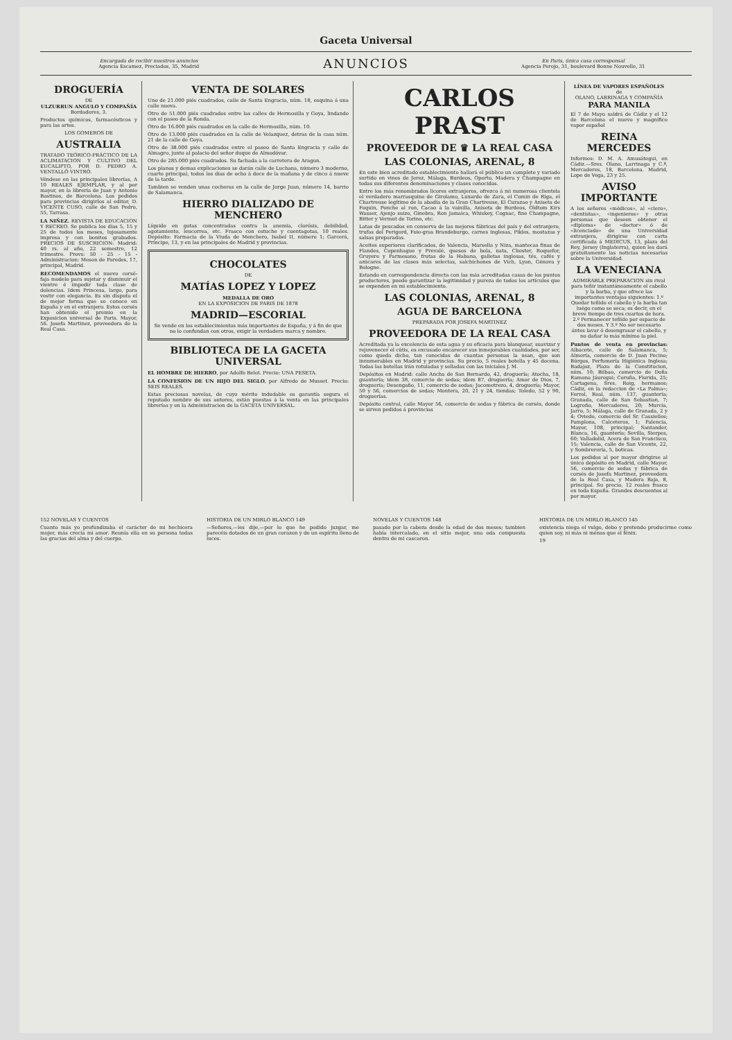Gaceta Universal
Encargada de recibir nuestros anuncios
Agencia Escamez, Preciados, 35, Madrid
ANUNCIOS
En Paris, única casa corresponsal
Agencia Perojo, 31, boulevard Bonne Nouvelle, 31
DROGUERÍA
DE
ULZURRUN ANGULO Y COMPAÑÍA
Bordadores, 3.
Productos químicos, farmacéuticos y para las artes.
LOS GOMEROS DE
AUSTRALIA
TRATADO TEÓRICO-PRÁCTICO DE LA ACLIMATACION Y CULTIVO DEL EUCALIPTO, POR D. PEDRO A. VENTALLÓ VINTRÓ.
Véndese en las principales librerías, A 10 REALES EJEMPLAR, y al por mayor, en la librería de Juan y Antonio Bastinos, de Barcelona. Los pedidos para provincias dirigirlos al editor, D. VICENTE CUSO, calle de San Pedro, 55, Tarrasa.
LA NIÑEZ. REVISTA DE EDUCACION Y RECREO. Se publica los días 5, 15 y 25 de todos los meses, lujosamente impresa y con bonitos grabados. PRECIOS DE SUSCRICION: Madrid: 40 rs. al año, 22 semestre, 12 trimestre. Provs: 50 - 25 - 15 - Administracion: Meson de Paredes, 17, principal, Madrid.
RECOMENDAMOS el nuevo corsé-faja modelo para sujetar y disminuir el vientre é impedir toda clase de dolencias. Idem Princesa, largo, para vestir con elegancia. Es sin disputa el de mejor forma que se conoce en España y en el extranjero. Estos corsés han obtenido el premio en la Exposicion universal de Paris. Mayor, 56. Josefa Martinez, proveedora de la Real Casa.
VENTA DE SOLARES
Uno de 21.000 piés cuadrados, calle de Santa Engracia, núm. 18, esquina á una calle nueva.
Otro de 51.000 piés cuadrados entre las calles de Hermosilla y Goya, lindando con el paseo de la Ronda.
Otro de 16.000 piés cuadrados en la calle de Hermosilla, núm. 10.
Otro de 13.000 piés cuadrados en la calle de Velazquez, detras de la casa núm. 21 de la calle de Goya.
Otro de 38.000 piés cuadrados entre el paseo de Santa Engracia y calle de Almagro, junto al palacio del señor duque de Almodóvar.
Otro de 285.000 piés cuadrados. Su fachada a la carretera de Aragon.
Los planos y demas explicaciones se darán calle de Luchana, número 3 moderno, cuarto principal, todos los dias de ocho á doce de la mañana y de cinco á nueve de la tarde.
Tambien se venden unas cocheras en la calle de Jorge Juan, número 14, barrio de Salamanca.
HIERRO DIALIZADO DE MENCHERO
Líquido en gotas concentradas contra la anemia, clorósis, debilidad, agotamiento, leucorrea, etc. Frasco con estuche y cuentagotas, 10 reales. Depósito: Farmacia de la Viuda de Menchero, Isabel II, número 1; Garcerá, Príncipe, 13, y en las principales de Madrid y provincias.
CHOCOLATES
DE
MATÍAS LOPEZ Y LOPEZ
MEDALLA DE ORO
EN LA EXPOSICION DE PARIS DE 1878
MADRID—ESCORIAL
Se vende en los establecimientos más importantes de España, y á fin de que no lo confundan con otros, exigir la verdadera marca y nombre.
BIBLIOTECA DE LA GACETA UNIVERSAL
EL HOMBRE DE HIERRO, por Adolfo Belot. Precio: UNA PESETA.
LA CONFESION DE UN HIJO DEL SIGLO, por Alfredo de Musset. Precio: SEIS REALES.
Estas preciosas novelas, de cuyo mérito indudable es garantía segura el reputado nombre de sus autores, están puestas á la venta en las principales librerías y en la Administracion de la GACETA UNIVERSAL.
CARLOS PRAST
PROVEEDOR DE ♛ LA REAL CASA
LAS COLONIAS, ARENAL, 8
En este bien acreditado establecimiento hallará el público un completo y variado surtido en vinos de Jerez, Málaga, Burdeos, Oporto, Madera y Champagne en todas sus diferentes denominaciones y clases conocidas.
Entre los más renombrados licores extranjeros, ofrezco á mi numerosa clientela el verdadero marrasquino de Girolamo, Luxardo de Zara, el Cumin de Riga, el Chartreuse legítimo de la abadía de la Gran Chartreuse, El Curazao y Aniseta de Foquin, Ponche al ron, Cacao á la vainilla, Aniseta de Burdeos, Oldtom Kirs Wasser, Ajenjo suizo, Ginebra, Ron Jamaica, Whiskey, Cognac, fine Champagne, Bitter y Vermut de Torino, etc.
Latas de pescados en conserva de las mejores fábricas del país y del extranjero, trufas del Perigord, Foie-gras Brandeburgo, carnes inglesas, Pikles, mostazas y salsas preparadas.
Aceites superiores clarificados, de Valencia, Marsella y Niza, mantecas finas de Flandes, Copenhague y Prevalé, quesos de bola, nata, Chester, Roquefor, Gruyere y Parmesano, frutas de la Habana, galletas inglesas, tés, cafés y azúcares de las clases más selectas, salchichones de Vich, Lyon, Génova y Bologne.
Estando en correspondencia directa con las más acreditadas casas de los puntos productores, puedo garantizar la legitimidad y pureza de todos los artículos que se expenden en mi establecimiento.
LAS COLONIAS, ARENAL, 8
AGUA DE BARCELONA
PREPARADA POR JOSEFA MARTINEZ
PROVEEDORA DE LA REAL CASA
Acreditada ya la excelencia de esta agua y su eficacia para blanquear, suavizar y rejuvenecer el cútis, es excusado encarecer sus inmejorables cualidades, por ser, como queda dicho, tan conocidas de cuantas personas la usan, que son innumerables en Madrid y provincias. Su precio, 5 reales botella y 45 docena. Todas las botellas irán rotuladas y selladas con las iniciales J. M.
Depósitos en Madrid: calle Ancha de San Bernardo, 42, droguería; Atocha, 18, guantería; idem 38, comercio de sedas; idem 87, droguería; Amor de Dios, 7, droguería; Desengaño, 11, comercio de sedas; Jacometrezo, 4, droguería; Mayor, 50 y 56, comercios de sedas; Montera, 20, 21 y 24, tiendas; Toledo, 52 y 90, droguerías.
Depósito central, calle Mayor 56, comercio de sedas y fábrica de corsés, donde se sirven pedidos á provincias
LÍNEA DE VAPORES ESPAÑOLES
de
OLANO, LARRINAGA Y COMPAÑÍA
PARA MANILA
El 7 de Mayo saldrá de Cádiz y el 12 de Barcelona el nuevo y magnífico vapor español
REINA MERCEDES
Informes: D. M. A. Amusátegui, en Cádiz.—Sres. Olano, Larrinaga y C.ª, Mercaderes, 18, Barcelona. Madrid, Lope de Vega, 23 y 25.
AVISO IMPORTANTE
A los señores «médicos», al «clero», «dentistas», «ingenieros» y otras personas que deseen obtener el «diploma» de «doctor» ó de «licenciado» de una Universidad extranjera, dirigirse con carta certificada á MEDICUS, 13, plaza del Rey, Jersey (Inglaterra), quien les dará gratuitamente las noticias necesarias sobre la Universidad.
LA VENECIANA
ADMIRABLE PREPARACION sin rival para teñir instantáneamente el cabello y la barba, y que ofrece las importantes ventajas siguientes: 1.º Quedar teñido el cabello y la barba tan luégo como se seca; es decir, en el breve tiempo de tres cuartos de hora. 2.º Permanecer teñido por espacio de dos meses. Y 3.º No ser necesario ántes lavar ó desengrasar el cabello, y no dañar lo más mínimo la piel.
Puntos de venta en provincias: Albacete, calle de Salamanca, 5; Almería, comercio de D. Juan Pecino; Búrgos, Perfumería Higiénica Inglesa; Badajoz, Plaza de la Constitucion, núm. 10; Bilbao, comercio de Doña Ramona Jáuregui; Coruña, Florida, 25; Cartagena, Sres. Roig, hermanos; Cádiz, en la redaccion de «La Palma»; Ferrol, Real, núm. 137, guantería; Granada, calle de San Sebastian, 7; Logroño, Mercaderes, 20; Murcia, Jarro, 5; Málaga, calle de Granada, 2 y 4; Oviedo, comercio del Sr. Cassielles; Pamplona, Calceteros, 1; Palencia, Mayor, 108, principal; Santander, Blanca, 16, guantería; Sevilla, Sierpes, 60; Valladolid, Acera de San Francisco, 15; Valencia, calle de San Vicente, 22, y Sombrerería, 5, boticas.
Los pedidos al por mayor dirigirse al único depósito en Madrid, calle Mayor, 56, comercio de sedas y fábrica de corsés de Josefa Martinez, proveedora de la Real Casa, y Madera Baja, 8, principal. Su precio, 12 reales frasco en toda España. Grandes descuentos al por mayor.
152 NOVELAS Y CUENTOS
Cuanto más yo profundizaba el carácter de mi hechicera mujer, más crecía mi amor. Reunía ella en su persona todas las gracias del alma y del cuerpo.
HISTORIA DE UN MIRLO BLANCO 149
—Señores,—les dije,—por lo que he podido juzgar, me parecéis dotados de un gran corazon y de un espíritu lleno de luces.
NOVELAS Y CUENTOS 148
pasado por la cabeza desde la edad de dos meses; tambien había intercalado, en el sitio mejor, una oda compuesta dentro de mi cascaron.
HISTORIA DE UN MIRLO BLANCO 145
existencia niega el vulgo, debo y pretendo producirme como quien soy, ni más ni ménos que el fénix.
19